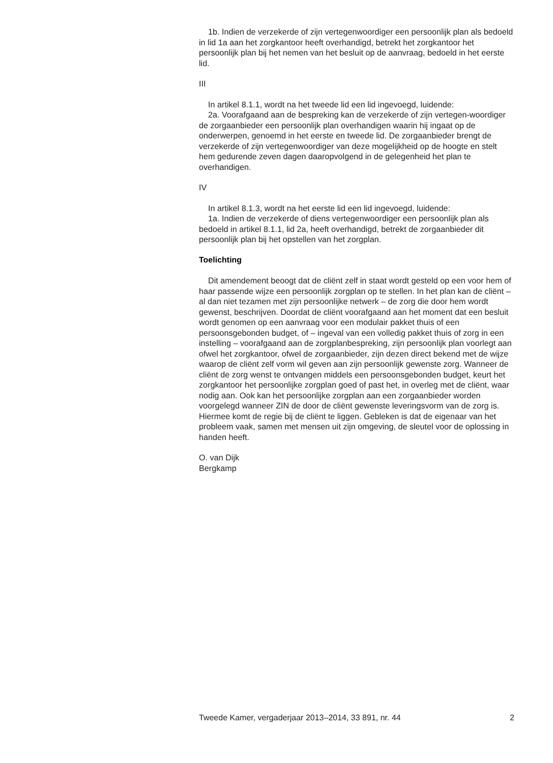1b. Indien de verzekerde of zijn vertegenwoordiger een persoonlijk plan als bedoeld in lid 1a aan het zorgkantoor heeft overhandigd, betrekt het zorgkantoor het persoonlijk plan bij het nemen van het besluit op de aanvraag, bedoeld in het eerste lid.
III
In artikel 8.1.1, wordt na het tweede lid een lid ingevoegd, luidende:
2a. Voorafgaand aan de bespreking kan de verzekerde of zijn vertegen-woordiger de zorgaanbieder een persoonlijk plan overhandigen waarin hij ingaat op de onderwerpen, genoemd in het eerste en tweede lid. De zorgaanbieder brengt de verzekerde of zijn vertegenwoordiger van deze mogelijkheid op de hoogte en stelt hem gedurende zeven dagen daaropvolgend in de gelegenheid het plan te overhandigen.
IV
In artikel 8.1.3, wordt na het eerste lid een lid ingevoegd, luidende:
1a. Indien de verzekerde of diens vertegenwoordiger een persoonlijk plan als bedoeld in artikel 8.1.1, lid 2a, heeft overhandigd, betrekt de zorgaanbieder dit persoonlijk plan bij het opstellen van het zorgplan.
Toelichting
Dit amendement beoogt dat de cliënt zelf in staat wordt gesteld op een voor hem of haar passende wijze een persoonlijk zorgplan op te stellen. In het plan kan de cliënt – al dan niet tezamen met zijn persoonlijke netwerk – de zorg die door hem wordt gewenst, beschrijven. Doordat de cliënt voorafgaand aan het moment dat een besluit wordt genomen op een aanvraag voor een modulair pakket thuis of een persoonsgebonden budget, of – ingeval van een volledig pakket thuis of zorg in een instelling – voorafgaand aan de zorgplanbespreking, zijn persoonlijk plan voorlegt aan ofwel het zorgkantoor, ofwel de zorgaanbieder, zijn dezen direct bekend met de wijze waarop de cliënt zelf vorm wil geven aan zijn persoonlijk gewenste zorg. Wanneer de cliënt de zorg wenst te ontvangen middels een persoonsgebonden budget, keurt het zorgkantoor het persoonlijke zorgplan goed of past het, in overleg met de cliënt, waar nodig aan. Ook kan het persoonlijke zorgplan aan een zorgaanbieder worden voorgelegd wanneer ZIN de door de cliënt gewenste leveringsvorm van de zorg is. Hiermee komt de regie bij de cliënt te liggen. Gebleken is dat de eigenaar van het probleem vaak, samen met mensen uit zijn omgeving, de sleutel voor de oplossing in handen heeft.
O. van Dijk
Bergkamp
Tweede Kamer, vergaderjaar 2013–2014, 33 891, nr. 44 2